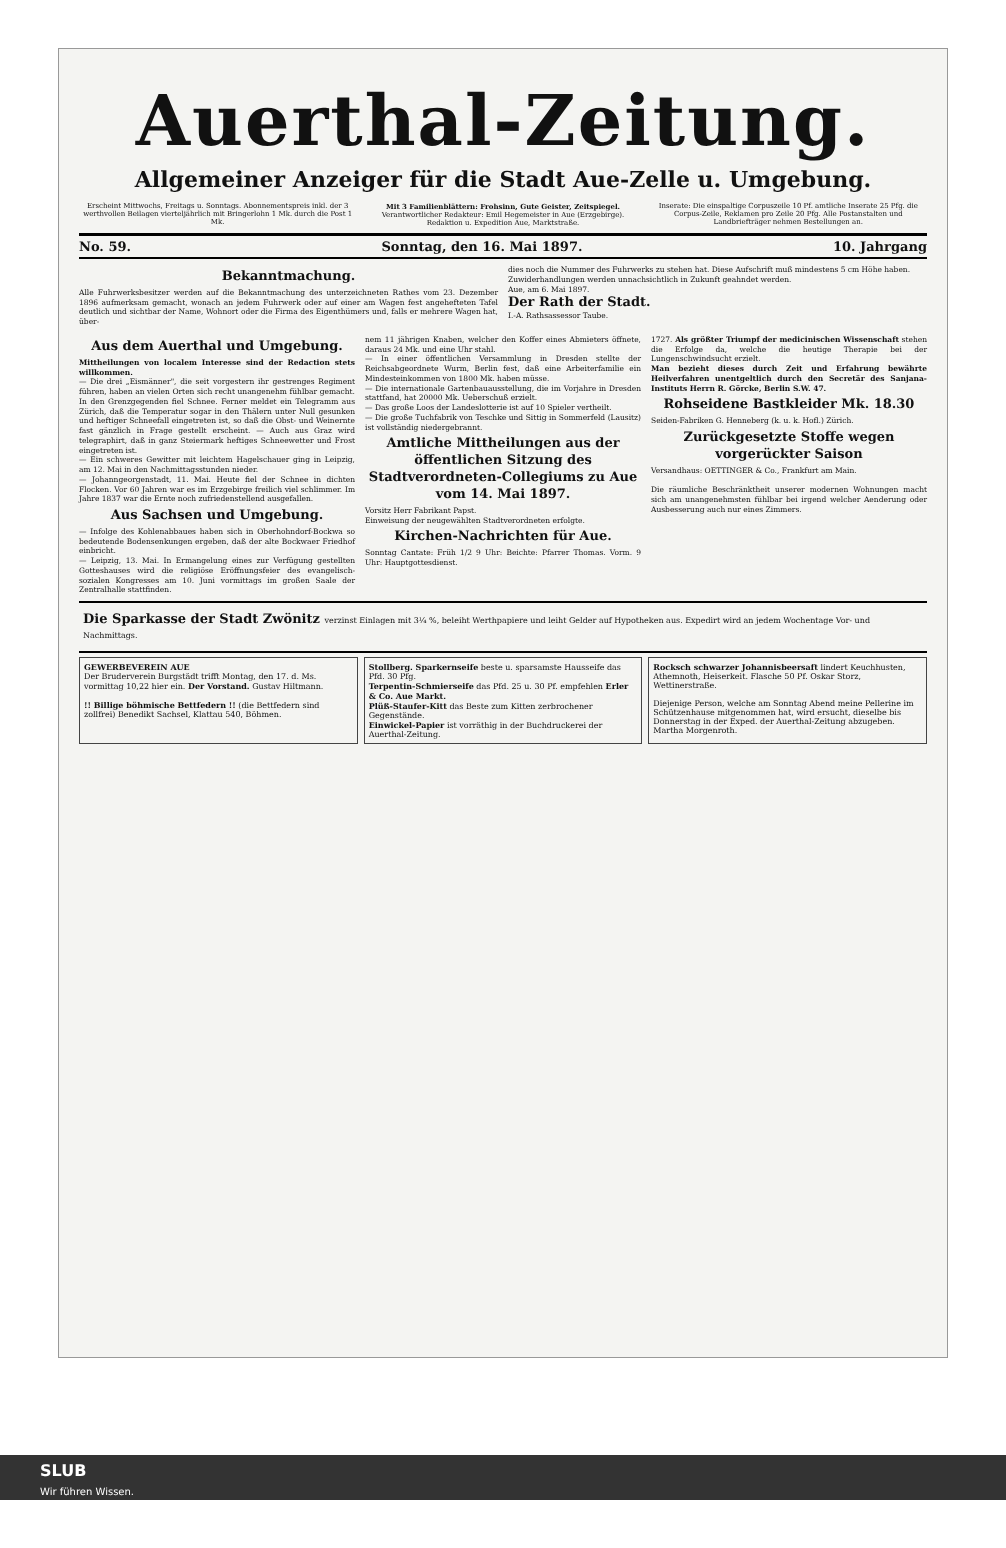Auerthal-Zeitung.
Allgemeiner Anzeiger für die Stadt Aue-Zelle u. Umgebung.
Erscheint Mittwochs, Freitags u. Sonntags. Abonnementspreis inkl. der 3 werthvollen Beilagen vierteljährlich mit Bringerlohn 1 Mk. durch die Post 1 Mk.
Mit 3 Familienblättern: Frohsinn, Gute Geister, Zeitspiegel.
Verantwortlicher Redakteur: Emil Hegemeister in Aue (Erzgebirge). Redaktion u. Expedition Aue, Marktstraße.
Inserate: Die einspaltige Corpuszeile 10 Pf. amtliche Inserate 25 Pfg. die Corpus-Zeile, Reklamen pro Zeile 20 Pfg. Alle Postanstalten und Landbriefträger nehmen Bestellungen an.
No. 59. Sonntag, den 16. Mai 1897. 10. Jahrgang
Bekanntmachung.
Alle Fuhrwerksbesitzer werden auf die Bekanntmachung des unterzeichneten Rathes vom 23. Dezember 1896 aufmerksam gemacht, wonach an jedem Fuhrwerk oder auf einer am Wagen fest angehefteten Tafel deutlich und sichtbar der Name, Wohnort oder die Firma des Eigenthümers und, falls er mehrere Wagen hat, über-
dies noch die Nummer des Fuhrwerks zu stehen hat. Diese Aufschrift muß mindestens 5 cm Höhe haben.
Zuwiderhandlungen werden unnachsichtlich in Zukunft geahndet werden.
Aue, am 6. Mai 1897.
Der Rath der Stadt.
I.-A. Rathsassessor Taube.
Aus dem Auerthal und Umgebung.
Mittheilungen von localem Interesse sind der Redaction stets willkommen.
— Die drei „Eismänner", die seit vorgestern ihr gestrenges Regiment führen, haben an vielen Orten sich recht unangenehm fühlbar gemacht. In den Grenzgegenden fiel Schnee. Ferner meldet ein Telegramm aus Zürich, daß die Temperatur sogar in den Thälern unter Null gesunken und heftiger Schneefall eingetreten ist, so daß die Obst- und Weinernte fast gänzlich in Frage gestellt erscheint. — Auch aus Graz wird telegraphirt, daß in ganz Steiermark heftiges Schneewetter und Frost eingetreten ist.
— Ein schweres Gewitter mit leichtem Hagelschauer ging in Leipzig, am 12. Mai in den Nachmittagsstunden nieder.
— Johanngeorgenstadt, 11. Mai. Heute fiel der Schnee in dichten Flocken. Vor 60 Jahren war es im Erzgebirge freilich viel schlimmer. Im Jahre 1837 war die Ernte noch zufriedenstellend ausgefallen.
Aus Sachsen und Umgebung.
— Infolge des Kohlenabbaues haben sich in Oberhohndorf-Bockwa so bedeutende Bodensenkungen ergeben, daß der alte Bockwaer Friedhof einbricht.
— Leipzig, 13. Mai. In Ermangelung eines zur Verfügung gestellten Gotteshauses wird die religiöse Eröffnungsfeier des evangelisch-sozialen Kongresses am 10. Juni vormittags im großen Saale der Zentralhalle stattfinden.
nem 11 jährigen Knaben, welcher den Koffer eines Abmieters öffnete, daraus 24 Mk. und eine Uhr stahl.
— In einer öffentlichen Versammlung in Dresden stellte der Reichsabgeordnete Wurm, Berlin fest, daß eine Arbeiterfamilie ein Mindesteinkommen von 1800 Mk. haben müsse.
— Die internationale Gartenbauausstellung, die im Vorjahre in Dresden stattfand, hat 20000 Mk. Ueberschuß erzielt.
— Das große Loos der Landeslotterie ist auf 10 Spieler vertheilt.
— Die große Tuchfabrik von Teschke und Sittig in Sommerfeld (Lausitz) ist vollständig niedergebrannt.
Amtliche Mittheilungen aus der öffentlichen Sitzung des Stadtverordneten-Collegiums zu Aue vom 14. Mai 1897.
Vorsitz Herr Fabrikant Papst.
Einweisung der neugewählten Stadtverordneten erfolgte.
Kirchen-Nachrichten für Aue.
Sonntag Cantate: Früh 1/2 9 Uhr: Beichte: Pfarrer Thomas. Vorm. 9 Uhr: Hauptgottesdienst.
1727. Als größter Triumpf der medicinischen Wissenschaft stehen die Erfolge da, welche die heutige Therapie bei der Lungenschwindsucht erzielt.
Man bezieht dieses durch Zeit und Erfahrung bewährte Heilverfahren unentgeltlich durch den Secretär des Sanjana-Instituts Herrn R. Görcke, Berlin S.W. 47.
Rohseidene Bastkleider Mk. 18.30
Seiden-Fabriken G. Henneberg (k. u. k. Hofl.) Zürich.
Zurückgesetzte Stoffe wegen vorgerückter Saison
Versandhaus: OETTINGER & Co., Frankfurt am Main.
Die räumliche Beschränktheit unserer modernen Wohnungen macht sich am unangenehmsten fühlbar bei irgend welcher Aenderung oder Ausbesserung auch nur eines Zimmers.
Die Sparkasse der Stadt Zwönitz verzinst Einlagen mit 3¼ %, beleiht Werthpapiere und leiht Gelder auf Hypotheken aus. Expedirt wird an jedem Wochentage Vor- und Nachmittags.
GEWERBEVEREIN AUE
Der Bruderverein Burgstädt trifft Montag, den 17. d. Ms. vormittag 10,22 hier ein. Der Vorstand. Gustav Hiltmann.
!! Billige böhmische Bettfedern !! (die Bettfedern sind zollfrei) Benedikt Sachsel, Klattau 540, Böhmen.
Stollberg. Sparkernseife beste u. sparsamste Hausseife das Pfd. 30 Pfg.
Terpentin-Schmierseife das Pfd. 25 u. 30 Pf. empfehlen Erler & Co. Aue Markt.
Plüß-Staufer-Kitt das Beste zum Kitten zerbrochener Gegenstände.
Einwickel-Papier ist vorräthig in der Buchdruckerei der Auerthal-Zeitung.
Rocksch schwarzer Johannisbeersaft lindert Keuchhusten, Athemnoth, Heiserkeit. Flasche 50 Pf. Oskar Storz, Wettinerstraße.
Diejenige Person, welche am Sonntag Abend meine Pellerine im Schützenhause mitgenommen hat, wird ersucht, dieselbe bis Donnerstag in der Exped. der Auerthal-Zeitung abzugeben. Martha Morgenroth.
SLUB
Wir führen Wissen.